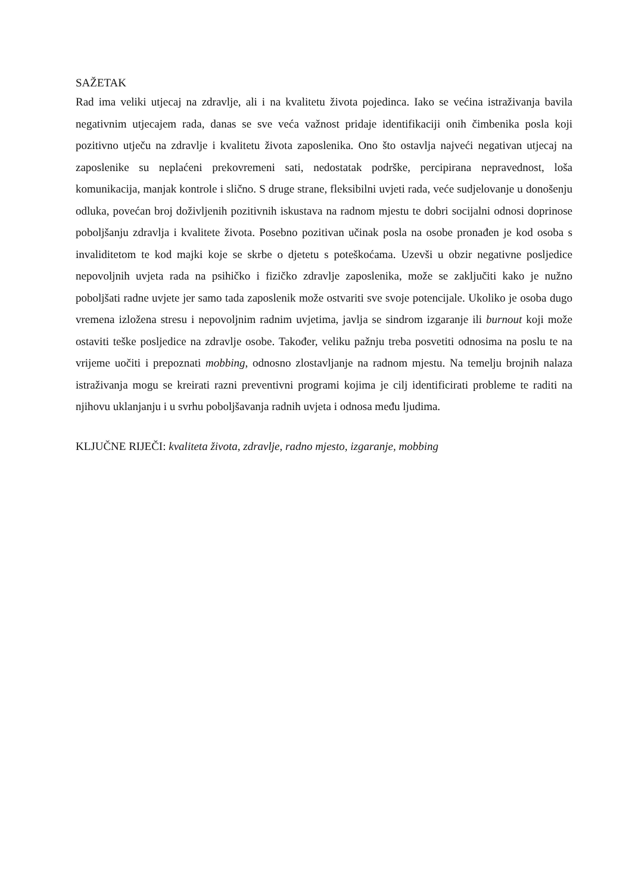SAŽETAK
Rad ima veliki utjecaj na zdravlje, ali i na kvalitetu života pojedinca. Iako se većina istraživanja bavila negativnim utjecajem rada, danas se sve veća važnost pridaje identifikaciji onih čimbenika posla koji pozitivno utječu na zdravlje i kvalitetu života zaposlenika. Ono što ostavlja najveći negativan utjecaj na zaposlenike su neplaćeni prekovremeni sati, nedostatak podrške, percipirana nepravednost, loša komunikacija, manjak kontrole i slično. S druge strane, fleksibilni uvjeti rada, veće sudjelovanje u donošenju odluka, povećan broj doživljenih pozitivnih iskustava na radnom mjestu te dobri socijalni odnosi doprinose poboljšanju zdravlja i kvalitete života. Posebno pozitivan učinak posla na osobe pronađen je kod osoba s invaliditetom te kod majki koje se skrbe o djetetu s poteškoćama. Uzevši u obzir negativne posljedice nepovoljnih uvjeta rada na psihičko i fizičko zdravlje zaposlenika, može se zaključiti kako je nužno poboljšati radne uvjete jer samo tada zaposlenik može ostvariti sve svoje potencijale. Ukoliko je osoba dugo vremena izložena stresu i nepovoljnim radnim uvjetima, javlja se sindrom izgaranje ili burnout koji može ostaviti teške posljedice na zdravlje osobe. Također, veliku pažnju treba posvetiti odnosima na poslu te na vrijeme uočiti i prepoznati mobbing, odnosno zlostavljanje na radnom mjestu. Na temelju brojnih nalaza istraživanja mogu se kreirati razni preventivni programi kojima je cilj identificirati probleme te raditi na njihovu uklanjanju i u svrhu poboljšavanja radnih uvjeta i odnosa među ljudima.
KLJUČNE RIJEČI: kvaliteta života, zdravlje, radno mjesto, izgaranje, mobbing